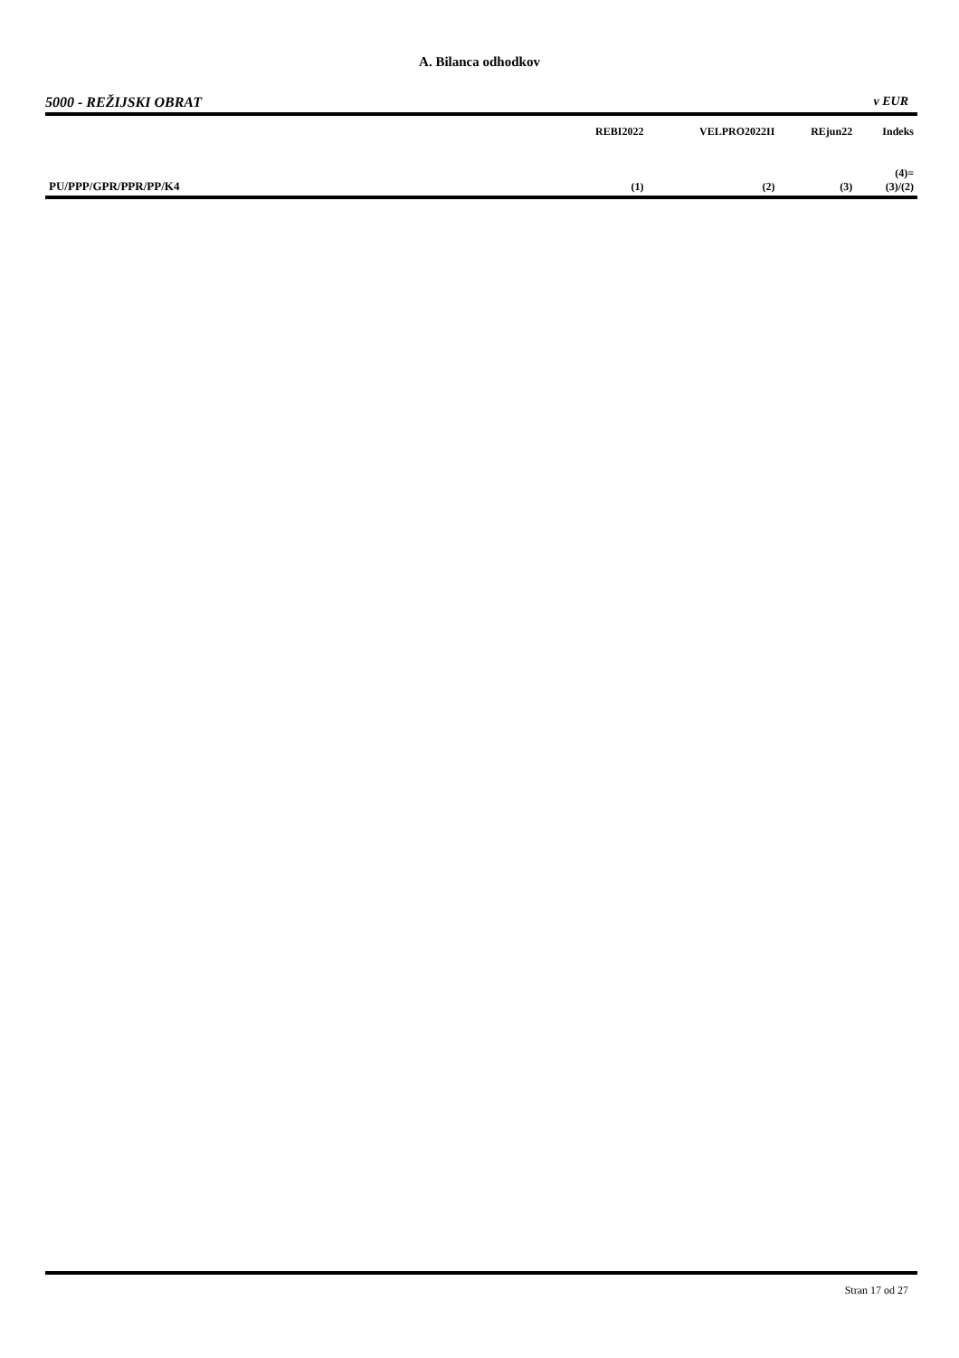A. Bilanca odhodkov
5000 - REŽIJSKI OBRAT v EUR
| | REBI2022 | VELPRO2022II | REjun22 | Indeks |
| --- | --- | --- | --- | --- |
| PU/PPP/GPR/PPR/PP/K4 | (1) | (2) | (3) | (4)= (3)/(2) |
Stran 17 od 27